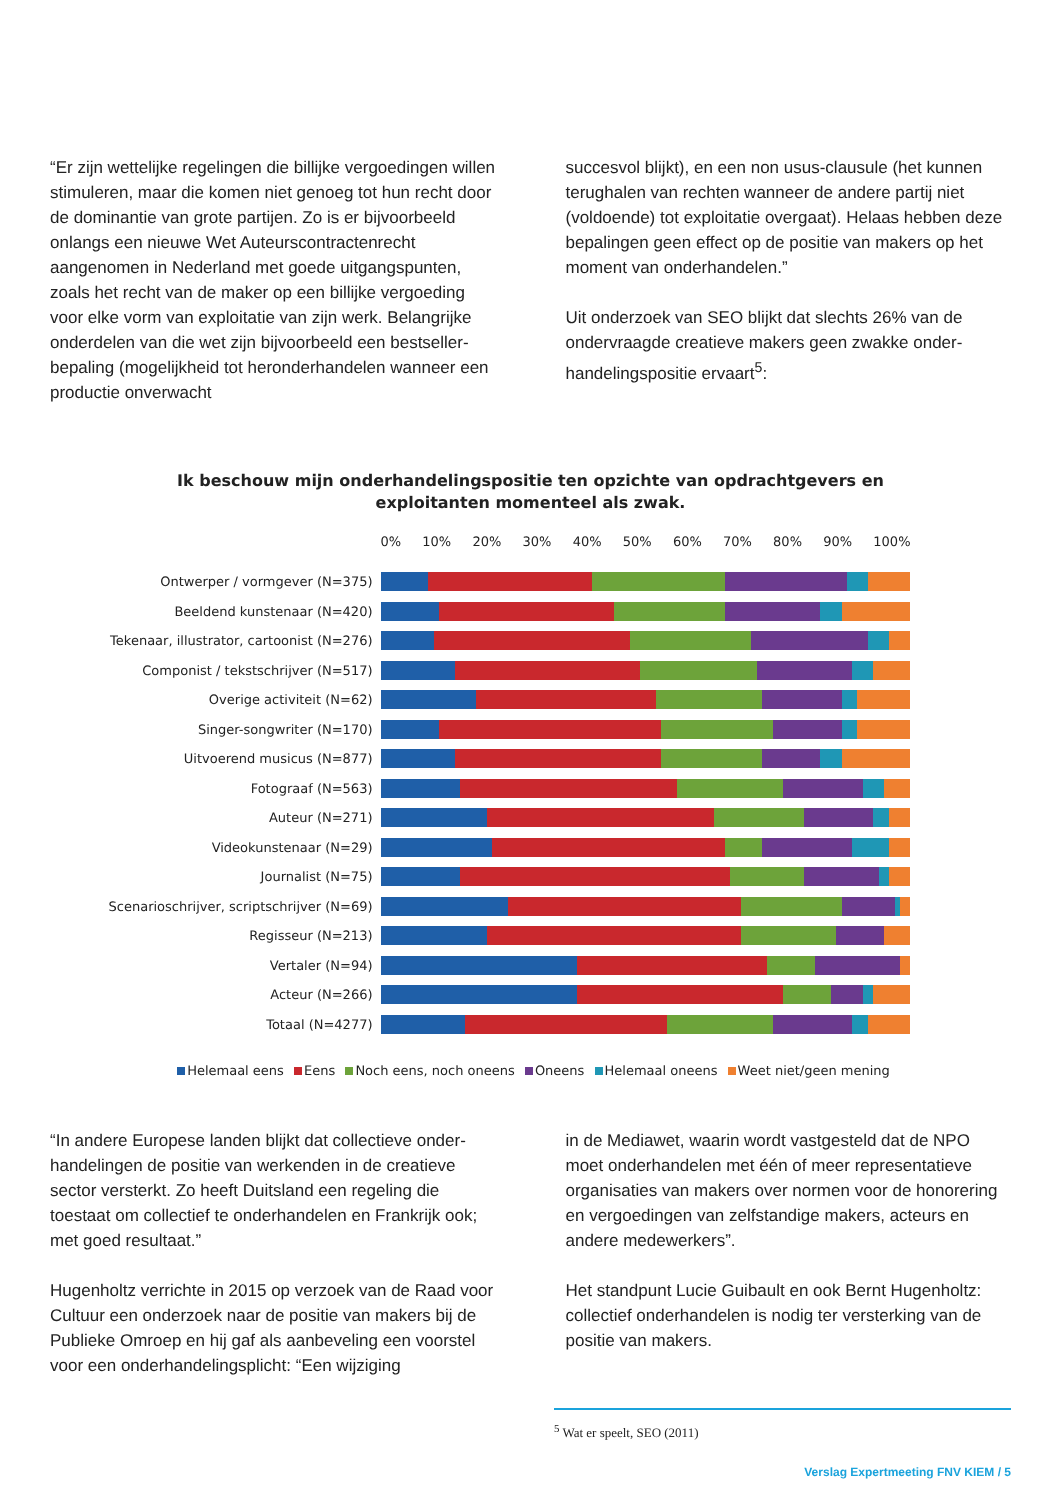“Er zijn wettelijke regelingen die billijke vergoedingen willen stimuleren, maar die komen niet genoeg tot hun recht door de dominantie van grote partijen. Zo is er bijvoorbeeld onlangs een nieuwe Wet Auteurscon­tractenrecht aangenomen in Nederland met goede uitgangspunten, zoals het recht van de maker op een billijke vergoeding voor elke vorm van exploitatie van zijn werk. Belangrijke onderdelen van die wet zijn bij­voorbeeld een bestseller-bepaling (mogelijkheid tot heronderhandelen wanneer een productie onverwacht
succesvol blijkt), en een non usus-clausule (het kunnen terughalen van rechten wanneer de andere partij niet (voldoende) tot exploitatie overgaat). Helaas hebben deze bepalingen geen effect op de positie van makers op het moment van onderhandelen.”
Uit onderzoek van SEO blijkt dat slechts 26% van de ondervraagde creatieve makers geen zwakke onder­handelingspositie ervaart<sup>5</sup>:
Ik beschouw mijn onderhandelingspositie ten opzichte van opdrachtgevers en
exploitanten momenteel als zwak.
0% 10% 20% 30% 40% 50% 60% 70% 80% 90% 100%
Ontwerper / vormgever (N=375)
Beeldend kunstenaar (N=420)
Tekenaar, illustrator, cartoonist (N=276)
Componist / tekstschrijver (N=517)
Overige activiteit (N=62)
Singer-songwriter (N=170)
Uitvoerend musicus (N=877)
Fotograaf (N=563)
Auteur (N=271)
Videokunstenaar (N=29)
Journalist (N=75)
Scenarioschrijver, scriptschrijver (N=69)
Regisseur (N=213)
Vertaler (N=94)
Acteur (N=266)
Totaal (N=4277)
Helemaal eens Eens Noch eens, noch oneens Oneens Helemaal oneens Weet niet/geen mening
“In andere Europese landen blijkt dat collectieve onder­handelingen de positie van werkenden in de creatieve sector versterkt. Zo heeft Duitsland een regeling die toestaat om collectief te onderhandelen en Frankrijk ook; met goed resultaat.”
Hugenholtz verrichte in 2015 op verzoek van de Raad voor Cultuur een onderzoek naar de positie van makers bij de Publieke Omroep en hij gaf als aanbeveling een voorstel voor een onderhandelingsplicht: “Een wijziging
in de Mediawet, waarin wordt vastgesteld dat de NPO moet onderhandelen met één of meer representatieve organisaties van makers over normen voor de hono­rering en vergoedingen van zelfstandige makers, acteurs en andere medewerkers”.
Het standpunt Lucie Guibault en ook Bernt Hugenholtz: collectief onderhandelen is nodig ter versterking van de positie van makers.
<sup>5</sup> Wat er speelt, SEO (2011)
Verslag Expertmeeting FNV KIEM / 5